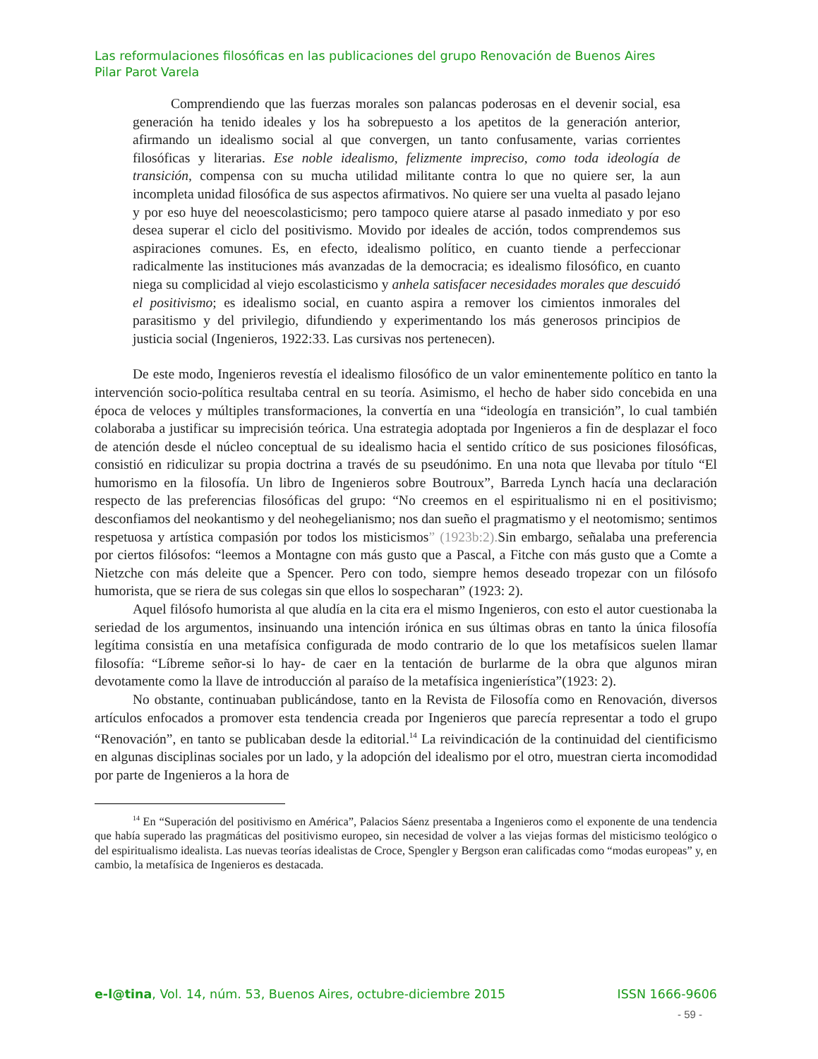Las reformulaciones filosóficas en las publicaciones del grupo Renovación de Buenos Aires
Pilar Parot Varela
Comprendiendo que las fuerzas morales son palancas poderosas en el devenir social, esa generación ha tenido ideales y los ha sobrepuesto a los apetitos de la generación anterior, afirmando un idealismo social al que convergen, un tanto confusamente, varias corrientes filosóficas y literarias. Ese noble idealismo, felizmente impreciso, como toda ideología de transición, compensa con su mucha utilidad militante contra lo que no quiere ser, la aun incompleta unidad filosófica de sus aspectos afirmativos. No quiere ser una vuelta al pasado lejano y por eso huye del neoescolasticismo; pero tampoco quiere atarse al pasado inmediato y por eso desea superar el ciclo del positivismo. Movido por ideales de acción, todos comprendemos sus aspiraciones comunes. Es, en efecto, idealismo político, en cuanto tiende a perfeccionar radicalmente las instituciones más avanzadas de la democracia; es idealismo filosófico, en cuanto niega su complicidad al viejo escolasticismo y anhela satisfacer necesidades morales que descuidó el positivismo; es idealismo social, en cuanto aspira a remover los cimientos inmorales del parasitismo y del privilegio, difundiendo y experimentando los más generosos principios de justicia social (Ingenieros, 1922:33. Las cursivas nos pertenecen).
De este modo, Ingenieros revestía el idealismo filosófico de un valor eminentemente político en tanto la intervención socio-política resultaba central en su teoría. Asimismo, el hecho de haber sido concebida en una época de veloces y múltiples transformaciones, la convertía en una “ideología en transición”, lo cual también colaboraba a justificar su imprecisión teórica. Una estrategia adoptada por Ingenieros a fin de desplazar el foco de atención desde el núcleo conceptual de su idealismo hacia el sentido crítico de sus posiciones filosóficas, consistió en ridiculizar su propia doctrina a través de su pseudónimo. En una nota que llevaba por título “El humorismo en la filosofía. Un libro de Ingenieros sobre Boutroux”, Barreda Lynch hacía una declaración respecto de las preferencias filosóficas del grupo: “No creemos en el espiritualismo ni en el positivismo; desconfiamos del neokantismo y del neohegelianismo; nos dan sueño el pragmatismo y el neotomismo; sentimos respetuosa y artística compasión por todos los misticismos” (1923b:2). Sin embargo, señalaba una preferencia por ciertos filósofos: “leemos a Montagne con más gusto que a Pascal, a Fitche con más gusto que a Comte a Nietzche con más deleite que a Spencer. Pero con todo, siempre hemos deseado tropezar con un filósofo humorista, que se riera de sus colegas sin que ellos lo sospecharan” (1923: 2).
Aquel filósofo humorista al que aludía en la cita era el mismo Ingenieros, con esto el autor cuestionaba la seriedad de los argumentos, insinuando una intención irónica en sus últimas obras en tanto la única filosofía legítima consistía en una metafísica configurada de modo contrario de lo que los metafísicos suelen llamar filosofía: “Líbreme señor-si lo hay- de caer en la tentación de burlarme de la obra que algunos miran devotamente como la llave de introducción al paraíso de la metafísica ingenierística”(1923: 2).
No obstante, continuaban publicándose, tanto en la Revista de Filosofía como en Renovación, diversos artículos enfocados a promover esta tendencia creada por Ingenieros que parecía representar a todo el grupo “Renovación”, en tanto se publicaban desde la editorial.<sup>14</sup> La reivindicación de la continuidad del cientificismo en algunas disciplinas sociales por un lado, y la adopción del idealismo por el otro, muestran cierta incomodidad por parte de Ingenieros a la hora de
<sup>14</sup> En “Superación del positivismo en América”, Palacios Sáenz presentaba a Ingenieros como el exponente de una tendencia que había superado las pragmáticas del positivismo europeo, sin necesidad de volver a las viejas formas del misticismo teológico o del espiritualismo idealista. Las nuevas teorías idealistas de Croce, Spengler y Bergson eran calificadas como “modas europeas” y, en cambio, la metafísica de Ingenieros es destacada.
e-l@tina, Vol. 14, núm. 53, Buenos Aires, octubre-diciembre 2015 ISSN 1666-9606
- 59 -